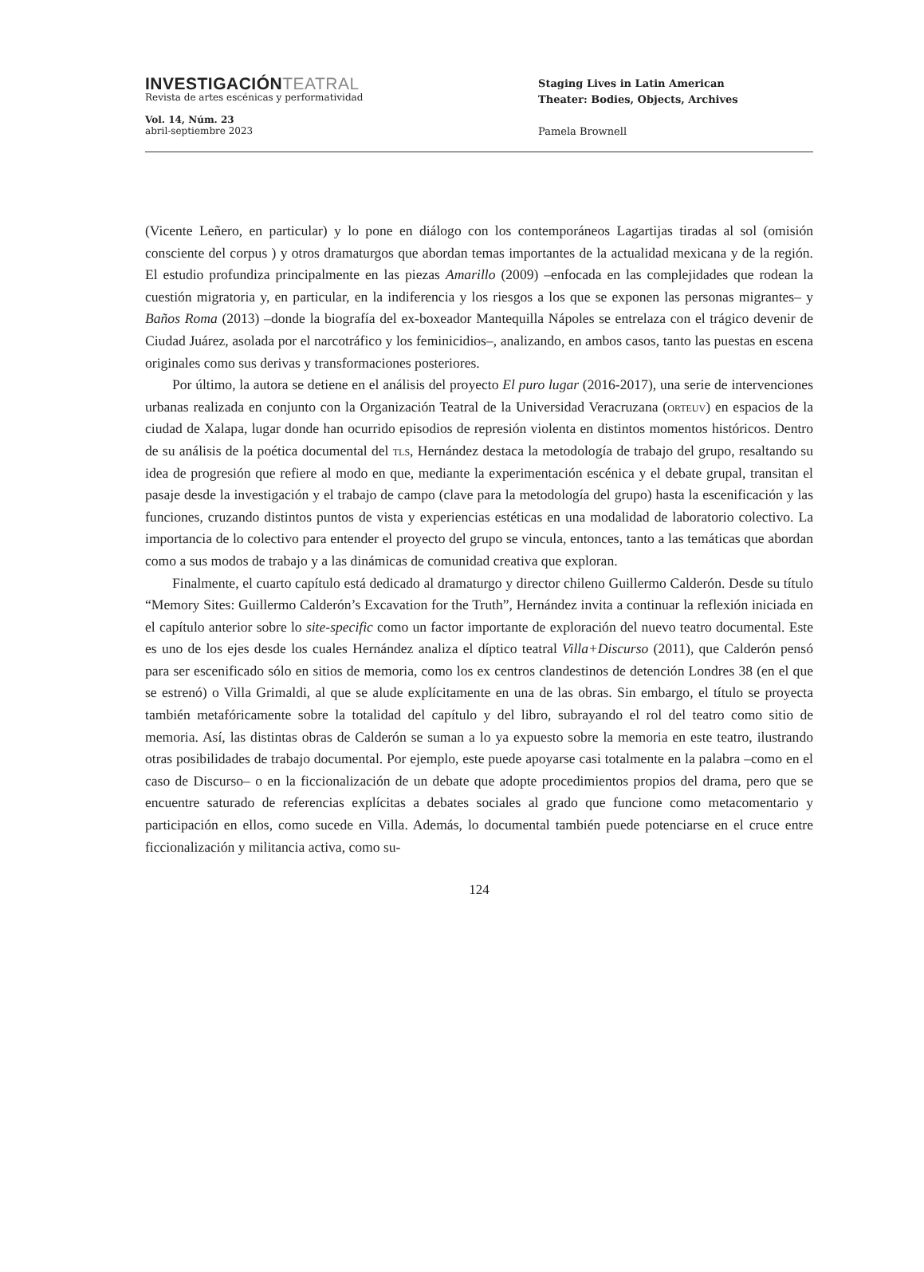INVESTIGACIÓNTEATRAL
Revista de artes escénicas y performatividad
Vol. 14, Núm. 23
abril-septiembre 2023
Staging Lives in Latin American
Theater: Bodies, Objects, Archives
Pamela Brownell
(Vicente Leñero, en particular) y lo pone en diálogo con los contemporáneos Lagartijas tiradas al sol (omisión consciente del corpus ) y otros dramaturgos que abordan temas importantes de la actualidad mexicana y de la región. El estudio profundiza principalmente en las piezas Amarillo (2009) –enfocada en las complejidades que rodean la cuestión migratoria y, en particular, en la indiferencia y los riesgos a los que se exponen las personas migrantes– y Baños Roma (2013) –donde la biografía del ex-boxeador Mantequilla Nápoles se entrelaza con el trágico devenir de Ciudad Juárez, asolada por el narcotráfico y los feminicidios–, analizando, en ambos casos, tanto las puestas en escena originales como sus derivas y transformaciones posteriores.
Por último, la autora se detiene en el análisis del proyecto El puro lugar (2016-2017), una serie de intervenciones urbanas realizada en conjunto con la Organización Teatral de la Universidad Veracruzana (orteuv) en espacios de la ciudad de Xalapa, lugar donde han ocurrido episodios de represión violenta en distintos momentos históricos. Dentro de su análisis de la poética documental del tls, Hernández destaca la metodología de trabajo del grupo, resaltando su idea de progresión que refiere al modo en que, mediante la experimentación escénica y el debate grupal, transitan el pasaje desde la investigación y el trabajo de campo (clave para la metodología del grupo) hasta la escenificación y las funciones, cruzando distintos puntos de vista y experiencias estéticas en una modalidad de laboratorio colectivo. La importancia de lo colectivo para entender el proyecto del grupo se vincula, entonces, tanto a las temáticas que abordan como a sus modos de trabajo y a las dinámicas de comunidad creativa que exploran.
Finalmente, el cuarto capítulo está dedicado al dramaturgo y director chileno Guillermo Calderón. Desde su título “Memory Sites: Guillermo Calderón’s Excavation for the Truth”, Hernández invita a continuar la reflexión iniciada en el capítulo anterior sobre lo site-specific como un factor importante de exploración del nuevo teatro documental. Este es uno de los ejes desde los cuales Hernández analiza el díptico teatral Villa+Discurso (2011), que Calderón pensó para ser escenificado sólo en sitios de memoria, como los ex centros clandestinos de detención Londres 38 (en el que se estrenó) o Villa Grimaldi, al que se alude explícitamente en una de las obras. Sin embargo, el título se proyecta también metafóricamente sobre la totalidad del capítulo y del libro, subrayando el rol del teatro como sitio de memoria. Así, las distintas obras de Calderón se suman a lo ya expuesto sobre la memoria en este teatro, ilustrando otras posibilidades de trabajo documental. Por ejemplo, este puede apoyarse casi totalmente en la palabra –como en el caso de Discurso– o en la ficcionalización de un debate que adopte procedimientos propios del drama, pero que se encuentre saturado de referencias explícitas a debates sociales al grado que funcione como metacomentario y participación en ellos, como sucede en Villa. Además, lo documental también puede potenciarse en el cruce entre ficcionalización y militancia activa, como su-
124